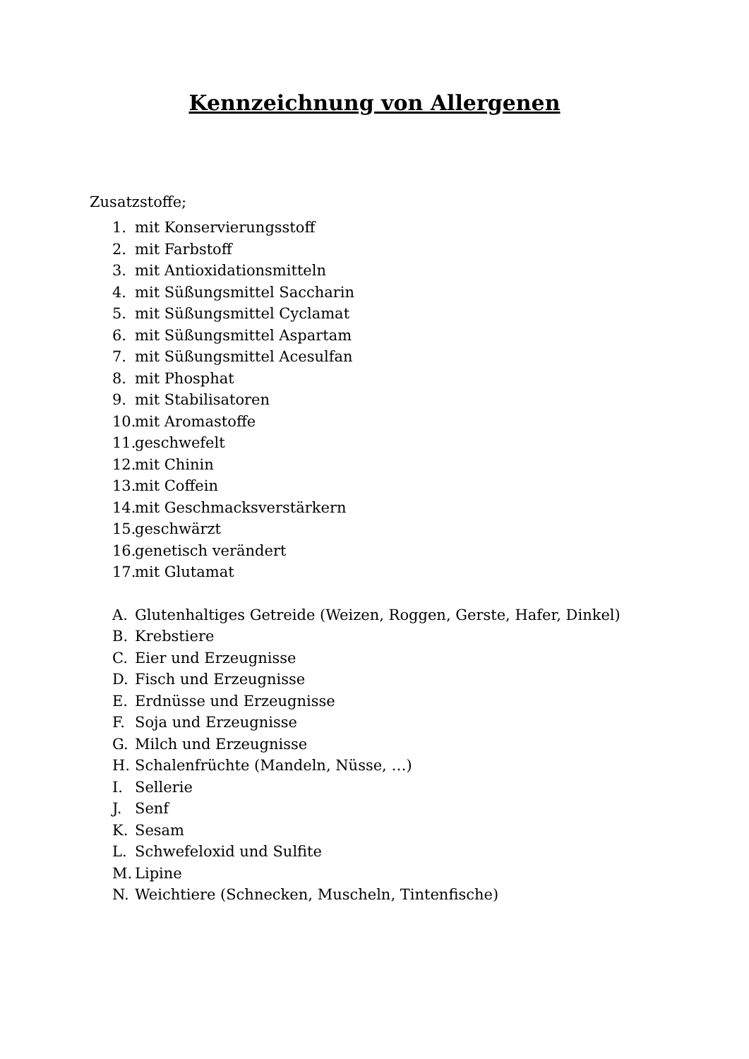Kennzeichnung von Allergenen
Zusatzstoffe;
1. mit Konservierungsstoff
2. mit Farbstoff
3. mit Antioxidationsmitteln
4. mit Süßungsmittel Saccharin
5. mit Süßungsmittel Cyclamat
6. mit Süßungsmittel Aspartam
7. mit Süßungsmittel Acesulfan
8. mit Phosphat
9. mit Stabilisatoren
10. mit Aromastoffe
11. geschwefelt
12. mit Chinin
13. mit Coffein
14. mit Geschmacksverstärkern
15. geschwärzt
16. genetisch verändert
17. mit Glutamat
A. Glutenhaltiges Getreide (Weizen, Roggen, Gerste, Hafer, Dinkel)
B. Krebstiere
C. Eier und Erzeugnisse
D. Fisch und Erzeugnisse
E. Erdnüsse und Erzeugnisse
F. Soja und Erzeugnisse
G. Milch und Erzeugnisse
H. Schalenfrüchte (Mandeln, Nüsse, …)
I. Sellerie
J. Senf
K. Sesam
L. Schwefeloxid und Sulfite
M. Lipine
N. Weichtiere (Schnecken, Muscheln, Tintenfische)